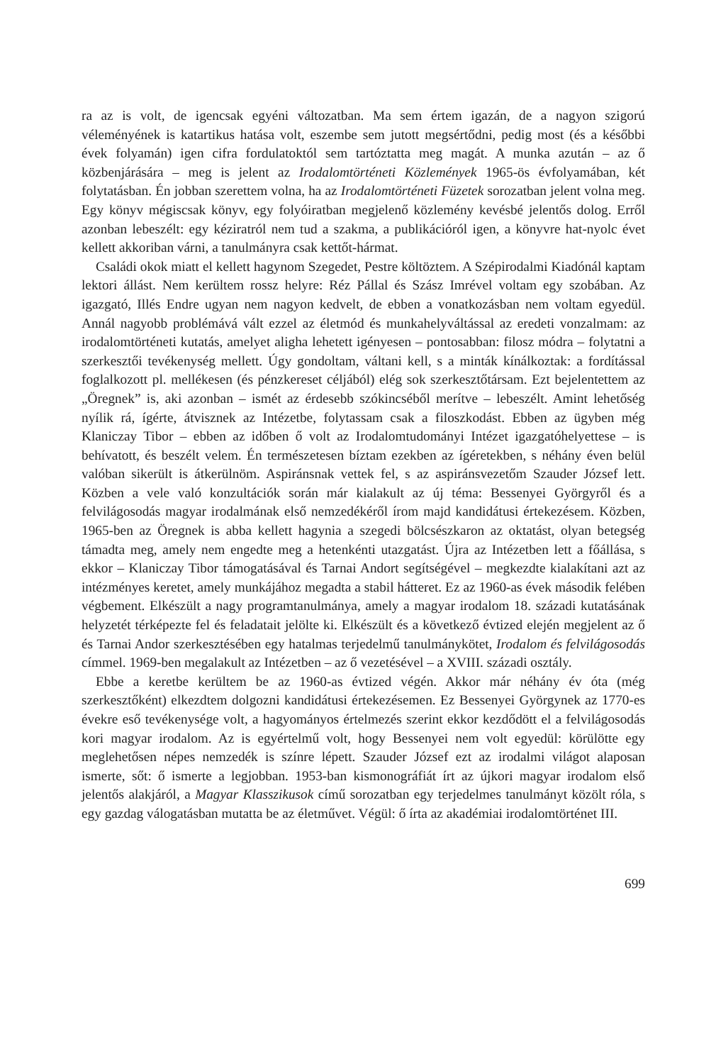ra az is volt, de igencsak egyéni változatban. Ma sem értem igazán, de a nagyon szigorú véleményének is katartikus hatása volt, eszembe sem jutott megsértődni, pedig most (és a későbbi évek folyamán) igen cifra fordulatoktól sem tartóztatta meg magát. A munka azután – az ő közbenjárására – meg is jelent az Irodalomtörténeti Közlemények 1965-ös évfolyamában, két folytatásban. Én jobban szerettem volna, ha az Irodalomtörténeti Füzetek sorozatban jelent volna meg. Egy könyv mégiscsak könyv, egy folyóiratban megjelenő közlemény kevésbé jelentős dolog. Erről azonban lebeszélt: egy kéziratról nem tud a szakma, a publikációról igen, a könyvre hat-nyolc évet kellett akkoriban várni, a tanulmányra csak kettőt-hármat.
Családi okok miatt el kellett hagynom Szegedet, Pestre költöztem. A Szépirodalmi Kiadónál kaptam lektori állást. Nem kerültem rossz helyre: Réz Pállal és Szász Imrével voltam egy szobában. Az igazgató, Illés Endre ugyan nem nagyon kedvelt, de ebben a vonatkozásban nem voltam egyedül. Annál nagyobb problémává vált ezzel az életmód és munkahelyváltással az eredeti vonzalmam: az irodalomtörténeti kutatás, amelyet aligha lehetett igényesen – pontosabban: filosz módra – folytatni a szerkesztői tevékenység mellett. Úgy gondoltam, váltani kell, s a minták kínálkoztak: a fordítással foglalkozott pl. mellékesen (és pénzkereset céljából) elég sok szerkesztőtársam. Ezt bejelentettem az „Öregnek” is, aki azonban – ismét az érdesebb szókincséből merítve – lebeszélt. Amint lehetőség nyílik rá, ígérte, átvisznek az Intézetbe, folytassam csak a filoszkodást. Ebben az ügyben még Klaniczay Tibor – ebben az időben ő volt az Irodalomtudományi Intézet igazgatóhelyettese – is behívatott, és beszélt velem. Én természetesen bíztam ezekben az ígéretekben, s néhány éven belül valóban sikerült is átkerülnöm. Aspiránsnak vettek fel, s az aspiránsvezetőm Szauder József lett. Közben a vele való konzultációk során már kialakult az új téma: Bessenyei Györgyről és a felvilágosodás magyar irodalmának első nemzedékéről írom majd kandidátusi értekezésem. Közben, 1965-ben az Öregnek is abba kellett hagynia a szegedi bölcsészkaron az oktatást, olyan betegség támadta meg, amely nem engedte meg a hetenkénti utazgatást. Újra az Intézetben lett a főállása, s ekkor – Klaniczay Tibor támogatásával és Tarnai Andort segítségével – megkezdte kialakítani azt az intézményes keretet, amely munkájához megadta a stabil hátteret. Ez az 1960-as évek második felében végbement. Elkészült a nagy programtanulmánya, amely a magyar irodalom 18. századi kutatásának helyzetét térképezte fel és feladatait jelölte ki. Elkészült és a következő évtized elején megjelent az ő és Tarnai Andor szerkesztésében egy hatalmas terjedelmű tanulmánykötet, Irodalom és felvilágosodás címmel. 1969-ben megalakult az Intézetben – az ő vezetésével – a XVIII. századi osztály.
Ebbe a keretbe kerültem be az 1960-as évtized végén. Akkor már néhány év óta (még szerkesztőként) elkezdtem dolgozni kandidátusi értekezésemen. Ez Bessenyei Györgynek az 1770-es évekre eső tevékenysége volt, a hagyományos értelmezés szerint ekkor kezdődött el a felvilágosodás kori magyar irodalom. Az is egyértelmű volt, hogy Bessenyei nem volt egyedül: körülötte egy meglehetősen népes nemzedék is színre lépett. Szauder József ezt az irodalmi világot alaposan ismerte, sőt: ő ismerte a legjobban. 1953-ban kismonográfiát írt az újkori magyar irodalom első jelentős alakjáról, a Magyar Klasszikusok című sorozatban egy terjedelmes tanulmányt közölt róla, s egy gazdag válogatásban mutatta be az életművet. Végül: ő írta az akadémiai irodalomtörténet III.
699